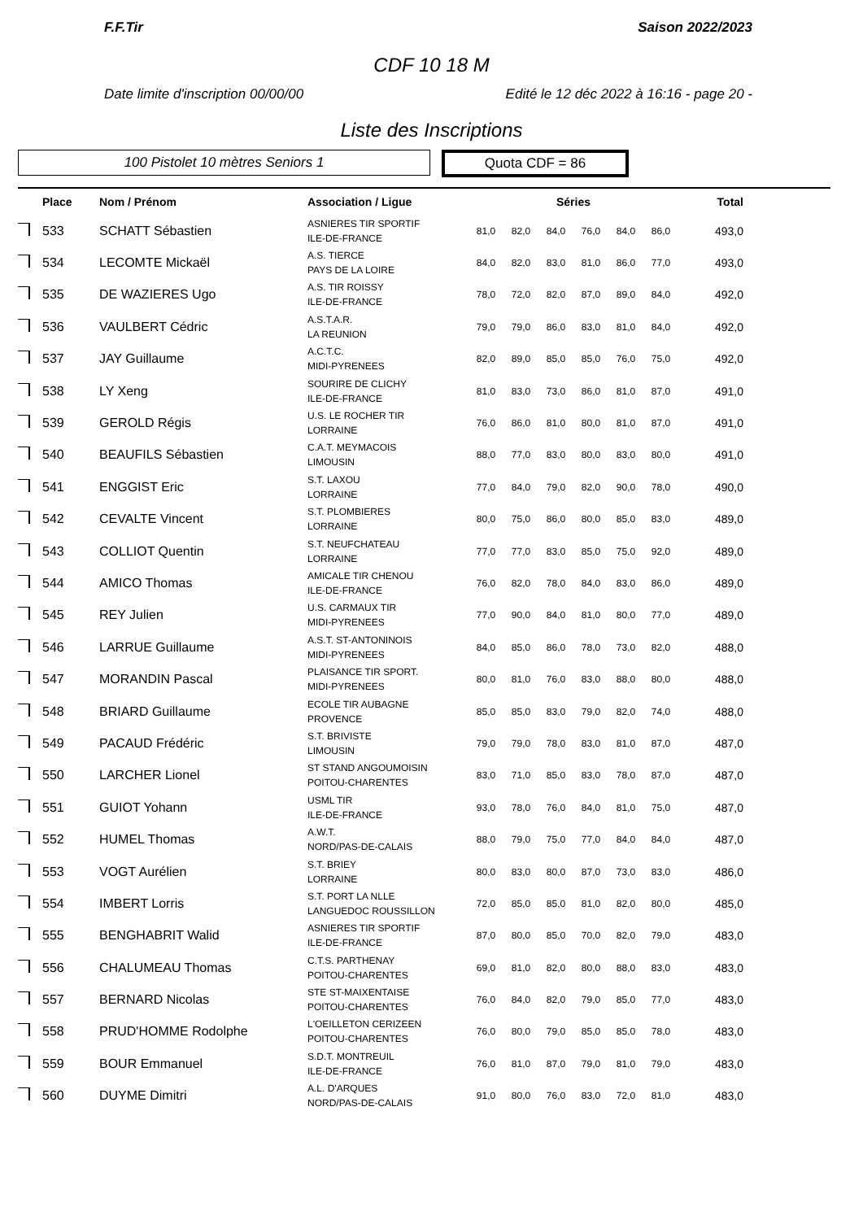F.F.Tir Saison 2022/2023
CDF 10 18 M
Date limite d'inscription 00/00/00 Edité le 12 déc 2022 à 16:16 - page 20 -
Liste des Inscriptions
100 Pistolet 10 mètres Seniors 1
Quota CDF = 86
| | Place | Nom / Prénom | Association / Ligue | Séries | | | | | | Total |
| --- | --- | --- | --- | --- | --- | --- | --- | --- | --- | --- |
| | 533 | SCHATT Sébastien | ASNIERES TIR SPORTIF ILE-DE-FRANCE | 81,0 | 82,0 | 84,0 | 76,0 | 84,0 | 86,0 | 493,0 |
| | 534 | LECOMTE Mickaël | A.S. TIERCE PAYS DE LA LOIRE | 84,0 | 82,0 | 83,0 | 81,0 | 86,0 | 77,0 | 493,0 |
| | 535 | DE WAZIERES Ugo | A.S. TIR ROISSY ILE-DE-FRANCE | 78,0 | 72,0 | 82,0 | 87,0 | 89,0 | 84,0 | 492,0 |
| | 536 | VAULBERT Cédric | A.S.T.A.R. LA REUNION | 79,0 | 79,0 | 86,0 | 83,0 | 81,0 | 84,0 | 492,0 |
| | 537 | JAY Guillaume | A.C.T.C. MIDI-PYRENEES | 82,0 | 89,0 | 85,0 | 85,0 | 76,0 | 75,0 | 492,0 |
| | 538 | LY Xeng | SOURIRE DE CLICHY ILE-DE-FRANCE | 81,0 | 83,0 | 73,0 | 86,0 | 81,0 | 87,0 | 491,0 |
| | 539 | GEROLD Régis | U.S. LE ROCHER TIR LORRAINE | 76,0 | 86,0 | 81,0 | 80,0 | 81,0 | 87,0 | 491,0 |
| | 540 | BEAUFILS Sébastien | C.A.T. MEYMACOIS LIMOUSIN | 88,0 | 77,0 | 83,0 | 80,0 | 83,0 | 80,0 | 491,0 |
| | 541 | ENGGIST Eric | S.T. LAXOU LORRAINE | 77,0 | 84,0 | 79,0 | 82,0 | 90,0 | 78,0 | 490,0 |
| | 542 | CEVALTE Vincent | S.T. PLOMBIERES LORRAINE | 80,0 | 75,0 | 86,0 | 80,0 | 85,0 | 83,0 | 489,0 |
| | 543 | COLLIOT Quentin | S.T. NEUFCHATEAU LORRAINE | 77,0 | 77,0 | 83,0 | 85,0 | 75,0 | 92,0 | 489,0 |
| | 544 | AMICO Thomas | AMICALE TIR CHENOU ILE-DE-FRANCE | 76,0 | 82,0 | 78,0 | 84,0 | 83,0 | 86,0 | 489,0 |
| | 545 | REY Julien | U.S. CARMAUX TIR MIDI-PYRENEES | 77,0 | 90,0 | 84,0 | 81,0 | 80,0 | 77,0 | 489,0 |
| | 546 | LARRUE Guillaume | A.S.T. ST-ANTONINOIS MIDI-PYRENEES | 84,0 | 85,0 | 86,0 | 78,0 | 73,0 | 82,0 | 488,0 |
| | 547 | MORANDIN Pascal | PLAISANCE TIR SPORT. MIDI-PYRENEES | 80,0 | 81,0 | 76,0 | 83,0 | 88,0 | 80,0 | 488,0 |
| | 548 | BRIARD Guillaume | ECOLE TIR AUBAGNE PROVENCE | 85,0 | 85,0 | 83,0 | 79,0 | 82,0 | 74,0 | 488,0 |
| | 549 | PACAUD Frédéric | S.T. BRIVISTE LIMOUSIN | 79,0 | 79,0 | 78,0 | 83,0 | 81,0 | 87,0 | 487,0 |
| | 550 | LARCHER Lionel | ST STAND ANGOUMOISIN POITOU-CHARENTES | 83,0 | 71,0 | 85,0 | 83,0 | 78,0 | 87,0 | 487,0 |
| | 551 | GUIOT Yohann | USML TIR ILE-DE-FRANCE | 93,0 | 78,0 | 76,0 | 84,0 | 81,0 | 75,0 | 487,0 |
| | 552 | HUMEL Thomas | A.W.T. NORD/PAS-DE-CALAIS | 88,0 | 79,0 | 75,0 | 77,0 | 84,0 | 84,0 | 487,0 |
| | 553 | VOGT Aurélien | S.T. BRIEY LORRAINE | 80,0 | 83,0 | 80,0 | 87,0 | 73,0 | 83,0 | 486,0 |
| | 554 | IMBERT Lorris | S.T. PORT LA NLLE LANGUEDOC ROUSSILLON | 72,0 | 85,0 | 85,0 | 81,0 | 82,0 | 80,0 | 485,0 |
| | 555 | BENGHABRIT Walid | ASNIERES TIR SPORTIF ILE-DE-FRANCE | 87,0 | 80,0 | 85,0 | 70,0 | 82,0 | 79,0 | 483,0 |
| | 556 | CHALUMEAU Thomas | C.T.S. PARTHENAY POITOU-CHARENTES | 69,0 | 81,0 | 82,0 | 80,0 | 88,0 | 83,0 | 483,0 |
| | 557 | BERNARD Nicolas | STE ST-MAIXENTAISE POITOU-CHARENTES | 76,0 | 84,0 | 82,0 | 79,0 | 85,0 | 77,0 | 483,0 |
| | 558 | PRUD'HOMME Rodolphe | L'OEILLETON CERIZEEN POITOU-CHARENTES | 76,0 | 80,0 | 79,0 | 85,0 | 85,0 | 78,0 | 483,0 |
| | 559 | BOUR Emmanuel | S.D.T. MONTREUIL ILE-DE-FRANCE | 76,0 | 81,0 | 87,0 | 79,0 | 81,0 | 79,0 | 483,0 |
| | 560 | DUYME Dimitri | A.L. D'ARQUES NORD/PAS-DE-CALAIS | 91,0 | 80,0 | 76,0 | 83,0 | 72,0 | 81,0 | 483,0 |